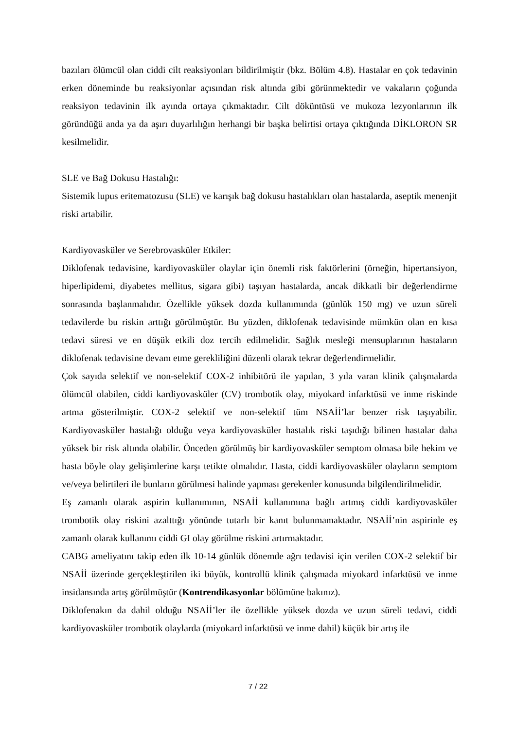bazıları ölümcül olan ciddi cilt reaksiyonları bildirilmiştir (bkz. Bölüm 4.8). Hastalar en çok tedavinin erken döneminde bu reaksiyonlar açısından risk altında gibi görünmektedir ve vakaların çoğunda reaksiyon tedavinin ilk ayında ortaya çıkmaktadır. Cilt döküntüsü ve mukoza lezyonlarının ilk göründüğü anda ya da aşırı duyarlılığın herhangi bir başka belirtisi ortaya çıktığında DİKLORON SR kesilmelidir.
SLE ve Bağ Dokusu Hastalığı:
Sistemik lupus eritematozusu (SLE) ve karışık bağ dokusu hastalıkları olan hastalarda, aseptik menenjit riski artabilir.
Kardiyovasküler ve Serebrovasküler Etkiler:
Diklofenak tedavisine, kardiyovasküler olaylar için önemli risk faktörlerini (örneğin, hipertansiyon, hiperlipidemi, diyabetes mellitus, sigara gibi) taşıyan hastalarda, ancak dikkatli bir değerlendirme sonrasında başlanmalıdır. Özellikle yüksek dozda kullanımında (günlük 150 mg) ve uzun süreli tedavilerde bu riskin arttığı görülmüştür. Bu yüzden, diklofenak tedavisinde mümkün olan en kısa tedavi süresi ve en düşük etkili doz tercih edilmelidir. Sağlık mesleği mensuplarının hastaların diklofenak tedavisine devam etme gerekliliğini düzenli olarak tekrar değerlendirmelidir.
Çok sayıda selektif ve non-selektif COX-2 inhibitörü ile yapılan, 3 yıla varan klinik çalışmalarda ölümcül olabilen, ciddi kardiyovasküler (CV) trombotik olay, miyokard infarktüsü ve inme riskinde artma gösterilmiştir. COX-2 selektif ve non-selektif tüm NSAİİ’lar benzer risk taşıyabilir. Kardiyovasküler hastalığı olduğu veya kardiyovasküler hastalık riski taşıdığı bilinen hastalar daha yüksek bir risk altında olabilir. Önceden görülmüş bir kardiyovasküler semptom olmasa bile hekim ve hasta böyle olay gelişimlerine karşı tetikte olmalıdır. Hasta, ciddi kardiyovasküler olayların semptom ve/veya belirtileri ile bunların görülmesi halinde yapması gerekenler konusunda bilgilendirilmelidir.
Eş zamanlı olarak aspirin kullanımının, NSAİİ kullanımına bağlı artmış ciddi kardiyovasküler trombotik olay riskini azalttığı yönünde tutarlı bir kanıt bulunmamaktadır. NSAİİ’nin aspirinle eş zamanlı olarak kullanımı ciddi GI olay görülme riskini artırmaktadır.
CABG ameliyatını takip eden ilk 10-14 günlük dönemde ağrı tedavisi için verilen COX-2 selektif bir NSAİİ üzerinde gerçekleştirilen iki büyük, kontrollü klinik çalışmada miyokard infarktüsü ve inme insidansında artış görülmüştür (Kontrendikasyonlar bölümüne bakınız).
Diklofenakın da dahil olduğu NSAİİ’ler ile özellikle yüksek dozda ve uzun süreli tedavi, ciddi kardiyovasküler trombotik olaylarda (miyokard infarktüsü ve inme dahil) küçük bir artış ile
7 / 22